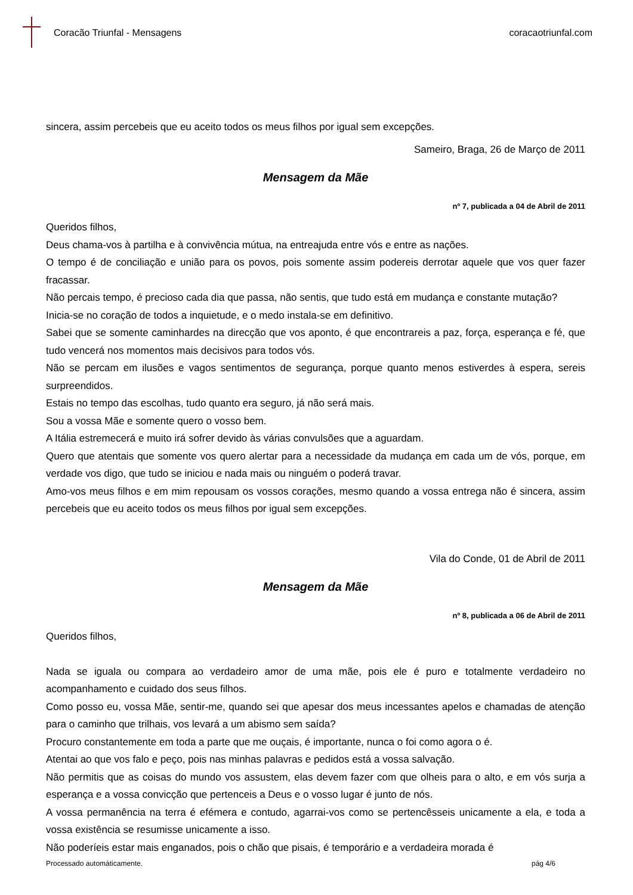Coracão Triunfal - Mensagens coracaotriunfal.com
sincera, assim percebeis que eu aceito todos os meus filhos por igual sem excepções.
Sameiro, Braga, 26 de Março de 2011
Mensagem da Mãe
nº 7, publicada a 04 de Abril de 2011
Queridos filhos,
Deus chama-vos à partilha e à convivência mútua, na entreajuda entre vós e entre as nações.
O tempo é de conciliação e união para os povos, pois somente assim podereis derrotar aquele que vos quer fazer fracassar.
Não percais tempo, é precioso cada dia que passa, não sentis, que tudo está em mudança e constante mutação?
Inicia-se no coração de todos a inquietude, e o medo instala-se em definitivo.
Sabei que se somente caminhardes na direcção que vos aponto, é que encontrareis a paz, força, esperança e fé, que tudo vencerá nos momentos mais decisivos para todos vós.
Não se percam em ilusões e vagos sentimentos de segurança, porque quanto menos estiverdes à espera, sereis surpreendidos.
Estais no tempo das escolhas, tudo quanto era seguro, já não será mais.
Sou a vossa Mãe e somente quero o vosso bem.
A Itália estremecerá e muito irá sofrer devido às várias convulsões que a aguardam.
Quero que atentais que somente vos quero alertar para a necessidade da mudança em cada um de vós, porque, em verdade vos digo, que tudo se iniciou e nada mais ou ninguém o poderá travar.
Amo-vos meus filhos e em mim repousam os vossos corações, mesmo quando a vossa entrega não é sincera, assim percebeis que eu aceito todos os meus filhos por igual sem excepções.
Vila do Conde, 01 de Abril de 2011
Mensagem da Mãe
nº 8, publicada a 06 de Abril de 2011
Queridos filhos,
Nada se iguala ou compara ao verdadeiro amor de uma mãe, pois ele é puro e totalmente verdadeiro no acompanhamento e cuidado dos seus filhos.
Como posso eu, vossa Mãe, sentir-me, quando sei que apesar dos meus incessantes apelos e chamadas de atenção para o caminho que trilhais, vos levará a um abismo sem saída?
Procuro constantemente em toda a parte que me ouçais, é importante, nunca o foi como agora o é.
Atentai ao que vos falo e peço, pois nas minhas palavras e pedidos está a vossa salvação.
Não permitis que as coisas do mundo vos assustem, elas devem fazer com que olheis para o alto, e em vós surja a esperança e a vossa convicção que pertenceis a Deus e o vosso lugar é junto de nós.
A vossa permanência na terra é efémera e contudo, agarrai-vos como se pertencêsseis unicamente a ela, e toda a vossa existência se resumisse unicamente a isso.
Não poderíeis estar mais enganados, pois o chão que pisais, é temporário e a verdadeira morada é
Processado automáticamente. pág 4/6